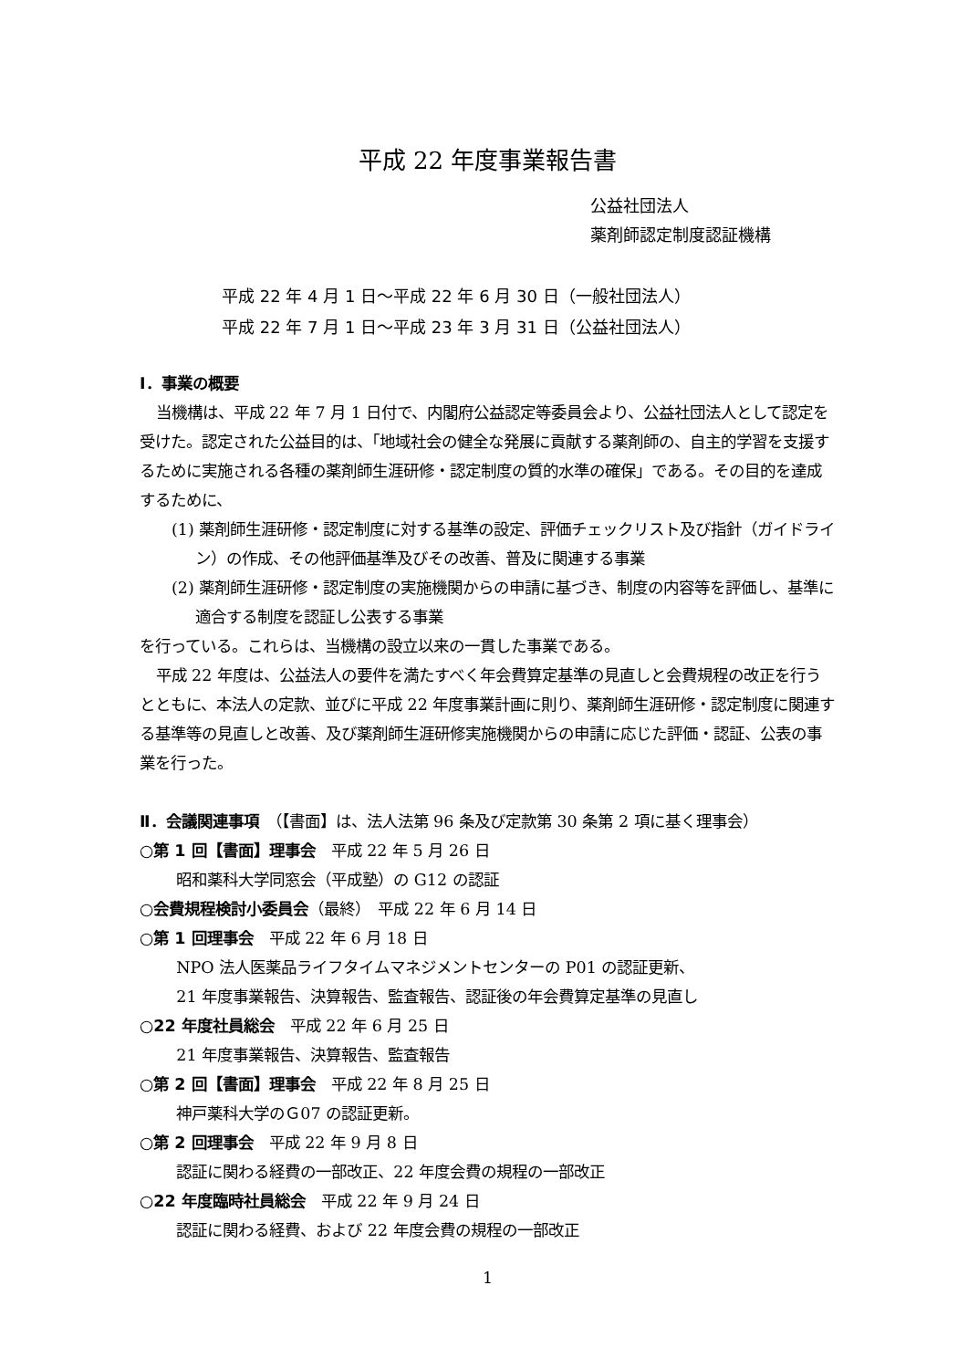平成 22 年度事業報告書
公益社団法人
薬剤師認定制度認証機構
平成 22 年 4 月 1 日～平成 22 年 6 月 30 日（一般社団法人）
平成 22 年 7 月 1 日～平成 23 年 3 月 31 日（公益社団法人）
Ⅰ．事業の概要
当機構は、平成 22 年 7 月 1 日付で、内閣府公益認定等委員会より、公益社団法人として認定を受けた。認定された公益目的は、「地域社会の健全な発展に貢献する薬剤師の、自主的学習を支援するために実施される各種の薬剤師生涯研修・認定制度の質的水準の確保」である。その目的を達成するために、
(1) 薬剤師生涯研修・認定制度に対する基準の設定、評価チェックリスト及び指針（ガイドライン）の作成、その他評価基準及びその改善、普及に関連する事業
(2) 薬剤師生涯研修・認定制度の実施機関からの申請に基づき、制度の内容等を評価し、基準に適合する制度を認証し公表する事業
を行っている。これらは、当機構の設立以来の一貫した事業である。
平成 22 年度は、公益法人の要件を満たすべく年会費算定基準の見直しと会費規程の改正を行うとともに、本法人の定款、並びに平成 22 年度事業計画に則り、薬剤師生涯研修・認定制度に関連する基準等の見直しと改善、及び薬剤師生涯研修実施機関からの申請に応じた評価・認証、公表の事業を行った。
Ⅱ．会議関連事項　（【書面】は、法人法第 96 条及び定款第 30 条第 2 項に基く理事会）
○第 1 回【書面】理事会　平成 22 年 5 月 26 日
昭和薬科大学同窓会（平成塾）の G12 の認証
○会費規程検討小委員会（最終）　平成 22 年 6 月 14 日
○第 1 回理事会　平成 22 年 6 月 18 日
NPO 法人医薬品ライフタイムマネジメントセンターの P01 の認証更新、
21 年度事業報告、決算報告、監査報告、認証後の年会費算定基準の見直し
○22 年度社員総会　平成 22 年 6 月 25 日
21 年度事業報告、決算報告、監査報告
○第 2 回【書面】理事会　平成 22 年 8 月 25 日
神戸薬科大学のＧ07 の認証更新。
○第 2 回理事会　平成 22 年 9 月 8 日
認証に関わる経費の一部改正、22 年度会費の規程の一部改正
○22 年度臨時社員総会　平成 22 年 9 月 24 日
認証に関わる経費、および 22 年度会費の規程の一部改正
1